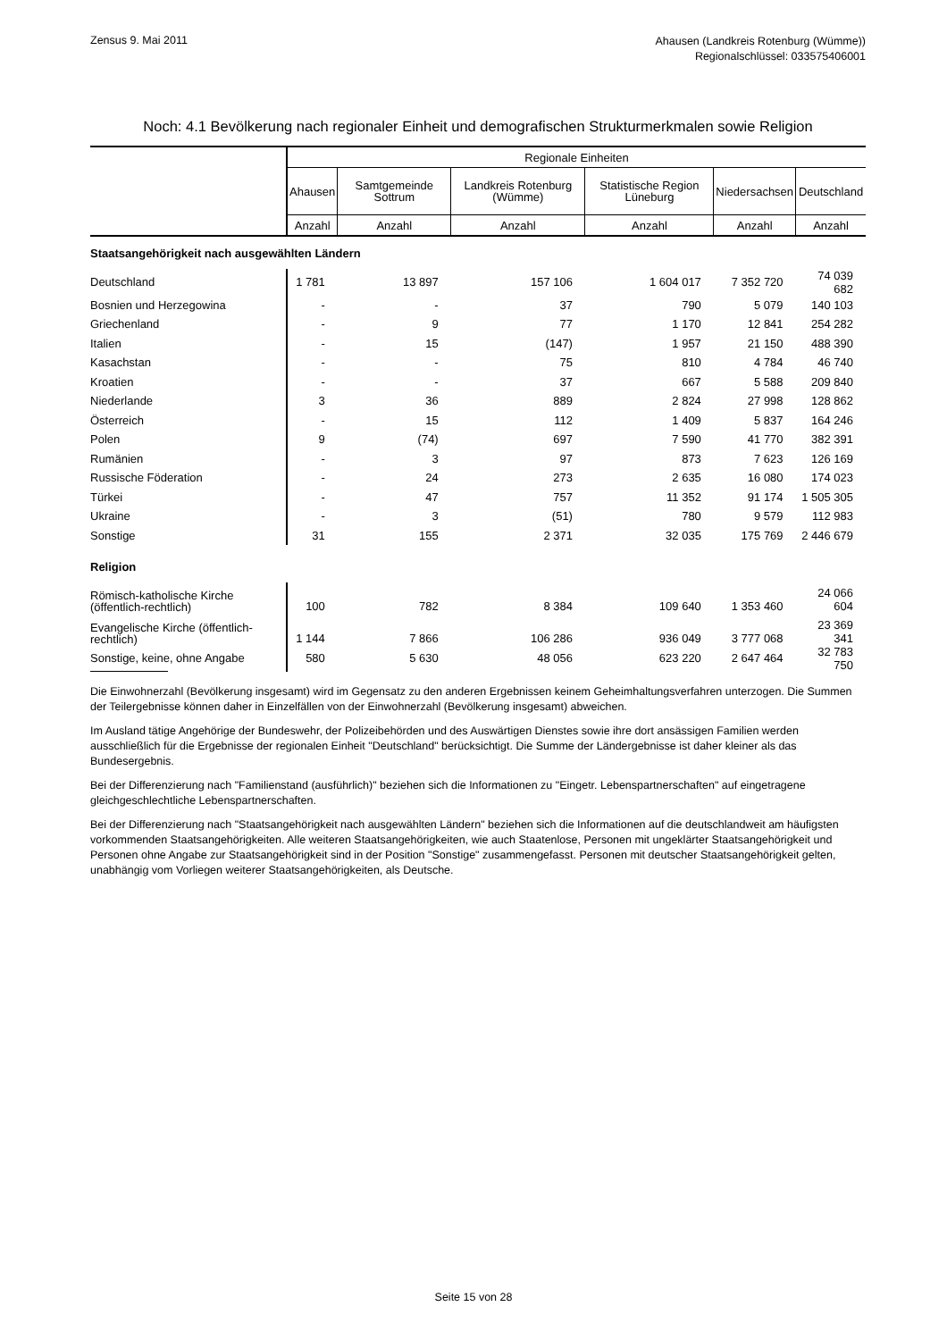Zensus 9. Mai 2011
Ahausen (Landkreis Rotenburg (Wümme))
Regionalschlüssel: 033575406001
Noch: 4.1 Bevölkerung nach regionaler Einheit und demografischen Strukturmerkmalen sowie Religion
| | Regionale Einheiten | | | | | |
| --- | --- | --- | --- | --- | --- | --- |
| | Ahausen | Samtgemeinde Sottrum | Landkreis Rotenburg (Wümme) | Statistische Region Lüneburg | Niedersachsen | Deutschland |
| | Anzahl | Anzahl | Anzahl | Anzahl | Anzahl | Anzahl |
| Staatsangehörigkeit nach ausgewählten Ländern | | | | | | |
| Deutschland | 1 781 | 13 897 | 157 106 | 1 604 017 | 7 352 720 | 74 039 682 |
| Bosnien und Herzegowina | - | - | 37 | 790 | 5 079 | 140 103 |
| Griechenland | - | 9 | 77 | 1 170 | 12 841 | 254 282 |
| Italien | - | 15 | (147) | 1 957 | 21 150 | 488 390 |
| Kasachstan | - | - | 75 | 810 | 4 784 | 46 740 |
| Kroatien | - | - | 37 | 667 | 5 588 | 209 840 |
| Niederlande | 3 | 36 | 889 | 2 824 | 27 998 | 128 862 |
| Österreich | - | 15 | 112 | 1 409 | 5 837 | 164 246 |
| Polen | 9 | (74) | 697 | 7 590 | 41 770 | 382 391 |
| Rumänien | - | 3 | 97 | 873 | 7 623 | 126 169 |
| Russische Föderation | - | 24 | 273 | 2 635 | 16 080 | 174 023 |
| Türkei | - | 47 | 757 | 11 352 | 91 174 | 1 505 305 |
| Ukraine | - | 3 | (51) | 780 | 9 579 | 112 983 |
| Sonstige | 31 | 155 | 2 371 | 32 035 | 175 769 | 2 446 679 |
| Religion | | | | | | |
| Römisch-katholische Kirche (öffentlich-rechtlich) | 100 | 782 | 8 384 | 109 640 | 1 353 460 | 24 066 604 |
| Evangelische Kirche (öffentlich-rechtlich) | 1 144 | 7 866 | 106 286 | 936 049 | 3 777 068 | 23 369 341 |
| Sonstige, keine, ohne Angabe | 580 | 5 630 | 48 056 | 623 220 | 2 647 464 | 32 783 750 |
Die Einwohnerzahl (Bevölkerung insgesamt) wird im Gegensatz zu den anderen Ergebnissen keinem Geheimhaltungsverfahren unterzogen. Die Summen der Teilergebnisse können daher in Einzelfällen von der Einwohnerzahl (Bevölkerung insgesamt) abweichen.
Im Ausland tätige Angehörige der Bundeswehr, der Polizeibehörden und des Auswärtigen Dienstes sowie ihre dort ansässigen Familien werden ausschließlich für die Ergebnisse der regionalen Einheit "Deutschland" berücksichtigt. Die Summe der Ländergebnisse ist daher kleiner als das Bundesergebnis.
Bei der Differenzierung nach "Familienstand (ausführlich)" beziehen sich die Informationen zu "Eingetr. Lebenspartnerschaften" auf eingetragene gleichgeschlechtliche Lebenspartnerschaften.
Bei der Differenzierung nach "Staatsangehörigkeit nach ausgewählten Ländern" beziehen sich die Informationen auf die deutschlandweit am häufigsten vorkommenden Staatsangehörigkeiten. Alle weiteren Staatsangehörigkeiten, wie auch Staatenlose, Personen mit ungeklärter Staatsangehörigkeit und Personen ohne Angabe zur Staatsangehörigkeit sind in der Position "Sonstige" zusammengefasst. Personen mit deutscher Staatsangehörigkeit gelten, unabhängig vom Vorliegen weiterer Staatsangehörigkeiten, als Deutsche.
Seite 15 von 28